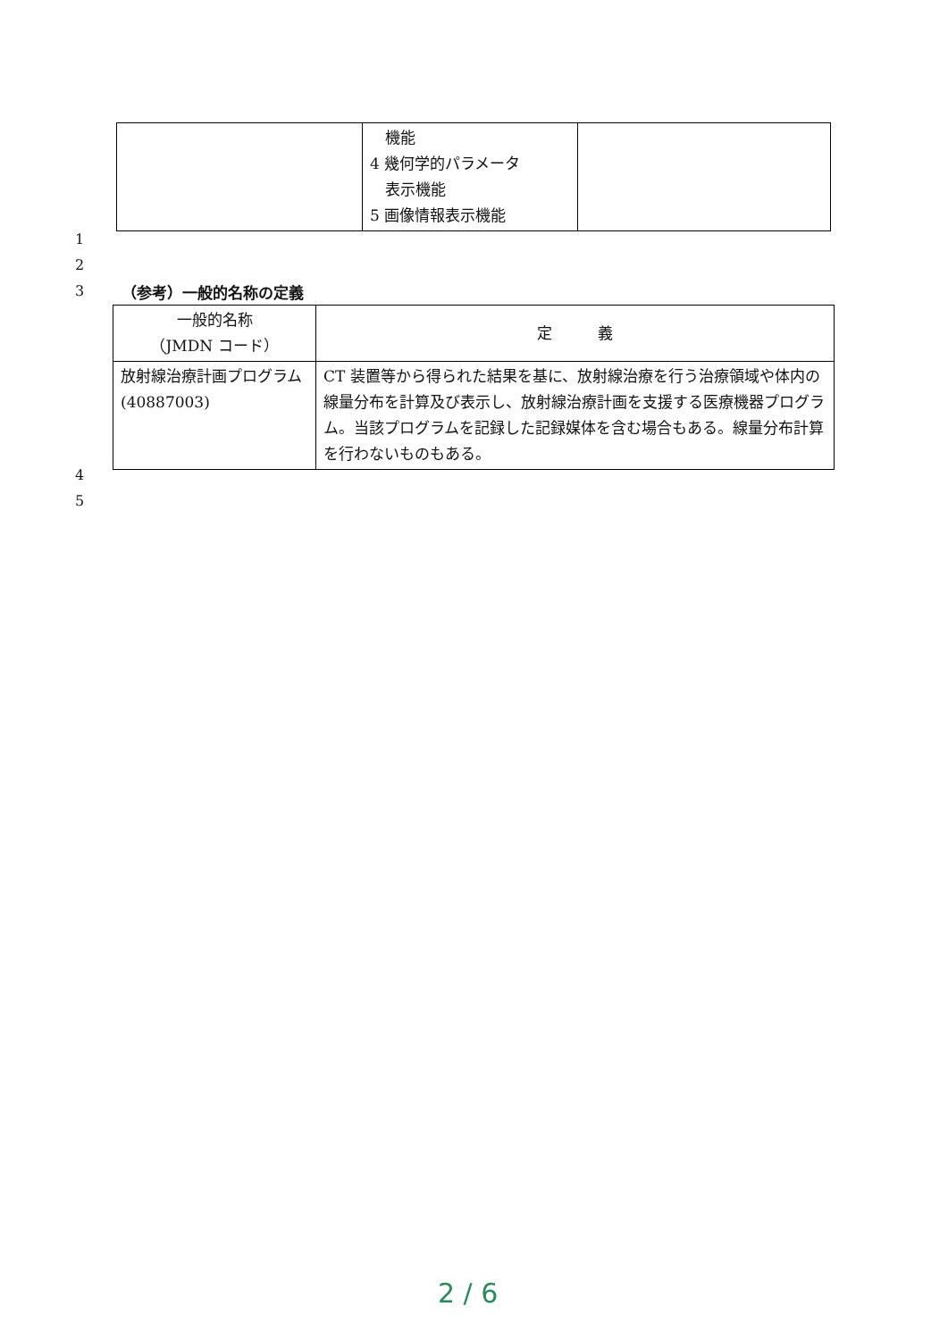| | 機能 4 幾何学的パラメータ 表示機能 5 画像情報表示機能 | |
1
2
3 （参考）一般的名称の定義
| 一般的名称 （JMDN コード） | 定 義 |
| --- | --- |
| 放射線治療計画プログラム (40887003) | CT 装置等から得られた結果を基に、放射線治療を行う治療領域や体内の線量分布を計算及び表示し、放射線治療計画を支援する医療機器プログラム。当該プログラムを記録した記録媒体を含む場合もある。線量分布計算を行わないものもある。 |
4
5
2 / 6